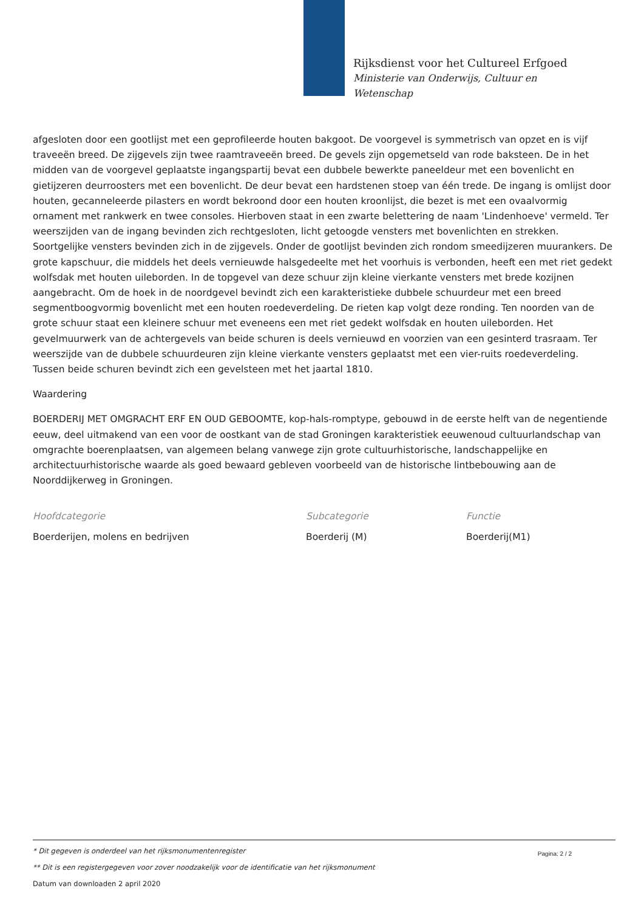Rijksdienst voor het Cultureel Erfgoed
Ministerie van Onderwijs, Cultuur en
Wetenschap
afgesloten door een gootlijst met een geprofileerde houten bakgoot. De voorgevel is symmetrisch van opzet en is vijf traveeën breed. De zijgevels zijn twee raamtraveeën breed. De gevels zijn opgemetseld van rode baksteen. De in het midden van de voorgevel geplaatste ingangspartij bevat een dubbele bewerkte paneeldeur met een bovenlicht en gietijzeren deurroosters met een bovenlicht. De deur bevat een hardstenen stoep van één trede. De ingang is omlijst door houten, gecanneleerde pilasters en wordt bekroond door een houten kroonlijst, die bezet is met een ovaalvormig ornament met rankwerk en twee consoles. Hierboven staat in een zwarte belettering de naam 'Lindenhoeve' vermeld. Ter weerszijden van de ingang bevinden zich rechtgesloten, licht getoogde vensters met bovenlichten en strekken. Soortgelijke vensters bevinden zich in de zijgevels. Onder de gootlijst bevinden zich rondom smeedijzeren muurankers. De grote kapschuur, die middels het deels vernieuwde halsgedeelte met het voorhuis is verbonden, heeft een met riet gedekt wolfsdak met houten uileborden. In de topgevel van deze schuur zijn kleine vierkante vensters met brede kozijnen aangebracht. Om de hoek in de noordgevel bevindt zich een karakteristieke dubbele schuurdeur met een breed segmentboogvormig bovenlicht met een houten roedeverdeling. De rieten kap volgt deze ronding. Ten noorden van de grote schuur staat een kleinere schuur met eveneens een met riet gedekt wolfsdak en houten uileborden. Het gevelmuurwerk van de achtergevels van beide schuren is deels vernieuwd en voorzien van een gesinterd trasraam. Ter weerszijde van de dubbele schuurdeuren zijn kleine vierkante vensters geplaatst met een vier-ruits roedeverdeling. Tussen beide schuren bevindt zich een gevelsteen met het jaartal 1810.
Waardering
BOERDERIJ MET OMGRACHT ERF EN OUD GEBOOMTE, kop-hals-romptype, gebouwd in de eerste helft van de negentiende eeuw, deel uitmakend van een voor de oostkant van de stad Groningen karakteristiek eeuwenoud cultuurlandschap van omgrachte boerenplaatsen, van algemeen belang vanwege zijn grote cultuurhistorische, landschappelijke en architectuurhistorische waarde als goed bewaard gebleven voorbeeld van de historische lintbebouwing aan de Noorddijkerweg in Groningen.
Hoofdcategorie
Boerderijen, molens en bedrijven
Subcategorie
Boerderij (M)
Functie
Boerderij(M1)
Pagina: 2 / 2
* Dit gegeven is onderdeel van het rijksmonumentenregister
** Dit is een registergegeven voor zover noodzakelijk voor de identificatie van het rijksmonument
Datum van downloaden 2 april 2020